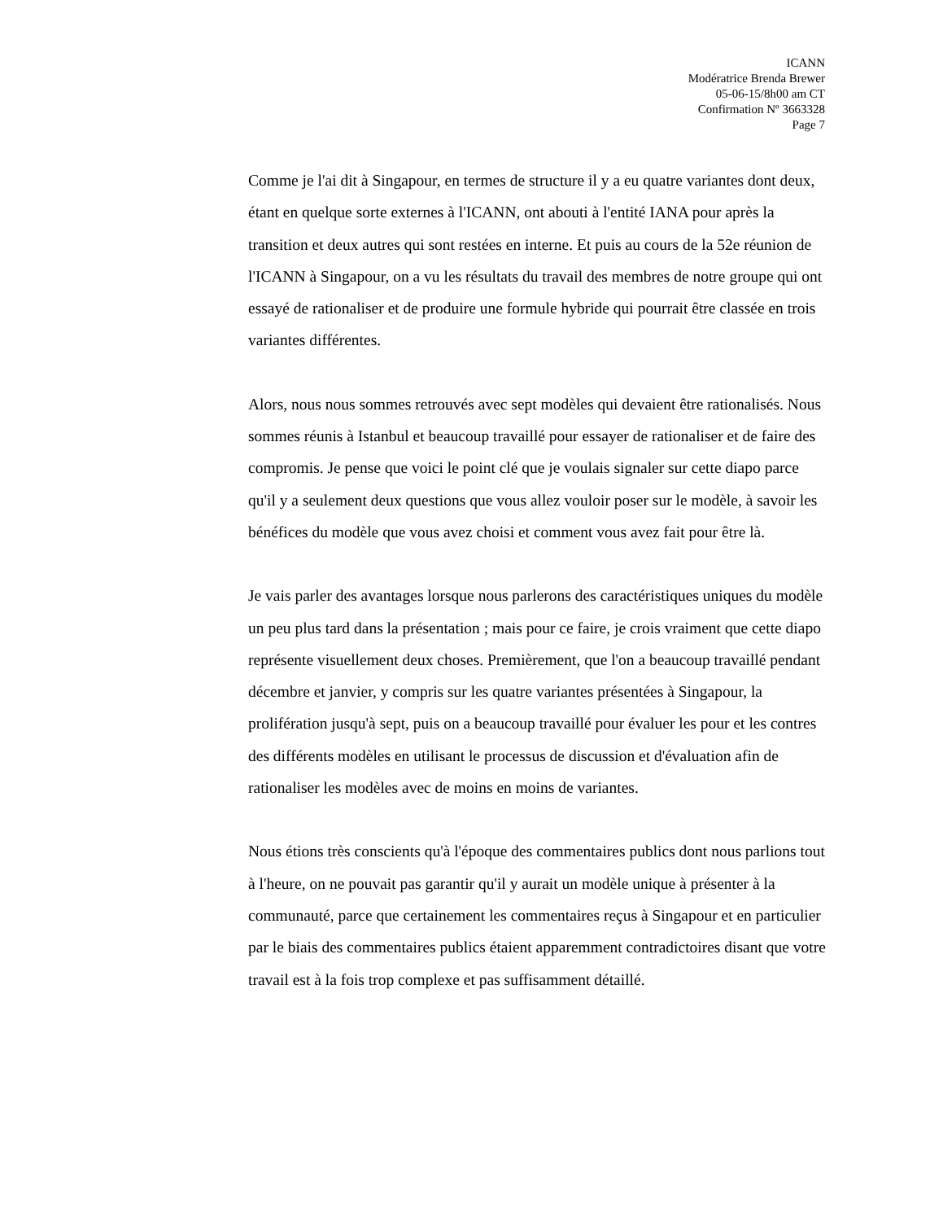ICANN
Modératrice Brenda Brewer
05-06-15/8h00 am CT
Confirmation Nº 3663328
Page 7
Comme je l'ai dit à Singapour, en termes de structure il y a eu quatre variantes dont deux, étant en quelque sorte externes à l'ICANN, ont abouti à l'entité IANA pour après la transition et deux autres qui sont restées en interne. Et puis au cours de la 52e réunion de l'ICANN à Singapour, on a vu les résultats du travail des membres de notre groupe qui ont essayé de rationaliser et de produire une formule hybride qui pourrait être classée en trois variantes différentes.
Alors, nous nous sommes retrouvés avec sept modèles qui devaient être rationalisés. Nous sommes réunis à Istanbul et beaucoup travaillé pour essayer de rationaliser et de faire des compromis. Je pense que voici le point clé que je voulais signaler sur cette diapo parce qu'il y a seulement deux questions que vous allez vouloir poser sur le modèle, à savoir les bénéfices du modèle que vous avez choisi et comment vous avez fait pour être là.
Je vais parler des avantages lorsque nous parlerons des caractéristiques uniques du modèle un peu plus tard dans la présentation ; mais pour ce faire, je crois vraiment que cette diapo représente visuellement deux choses. Premièrement, que l'on a beaucoup travaillé pendant décembre et janvier, y compris sur les quatre variantes présentées à Singapour, la prolifération jusqu'à sept, puis on a beaucoup travaillé pour évaluer les pour et les contres des différents modèles en utilisant le processus de discussion et d'évaluation afin de rationaliser les modèles avec de moins en moins de variantes.
Nous étions très conscients qu'à l'époque des commentaires publics dont nous parlions tout à l'heure, on ne pouvait pas garantir qu'il y aurait un modèle unique à présenter à la communauté, parce que certainement les commentaires reçus à Singapour et en particulier par le biais des commentaires publics étaient apparemment contradictoires disant que votre travail est à la fois trop complexe et pas suffisamment détaillé.